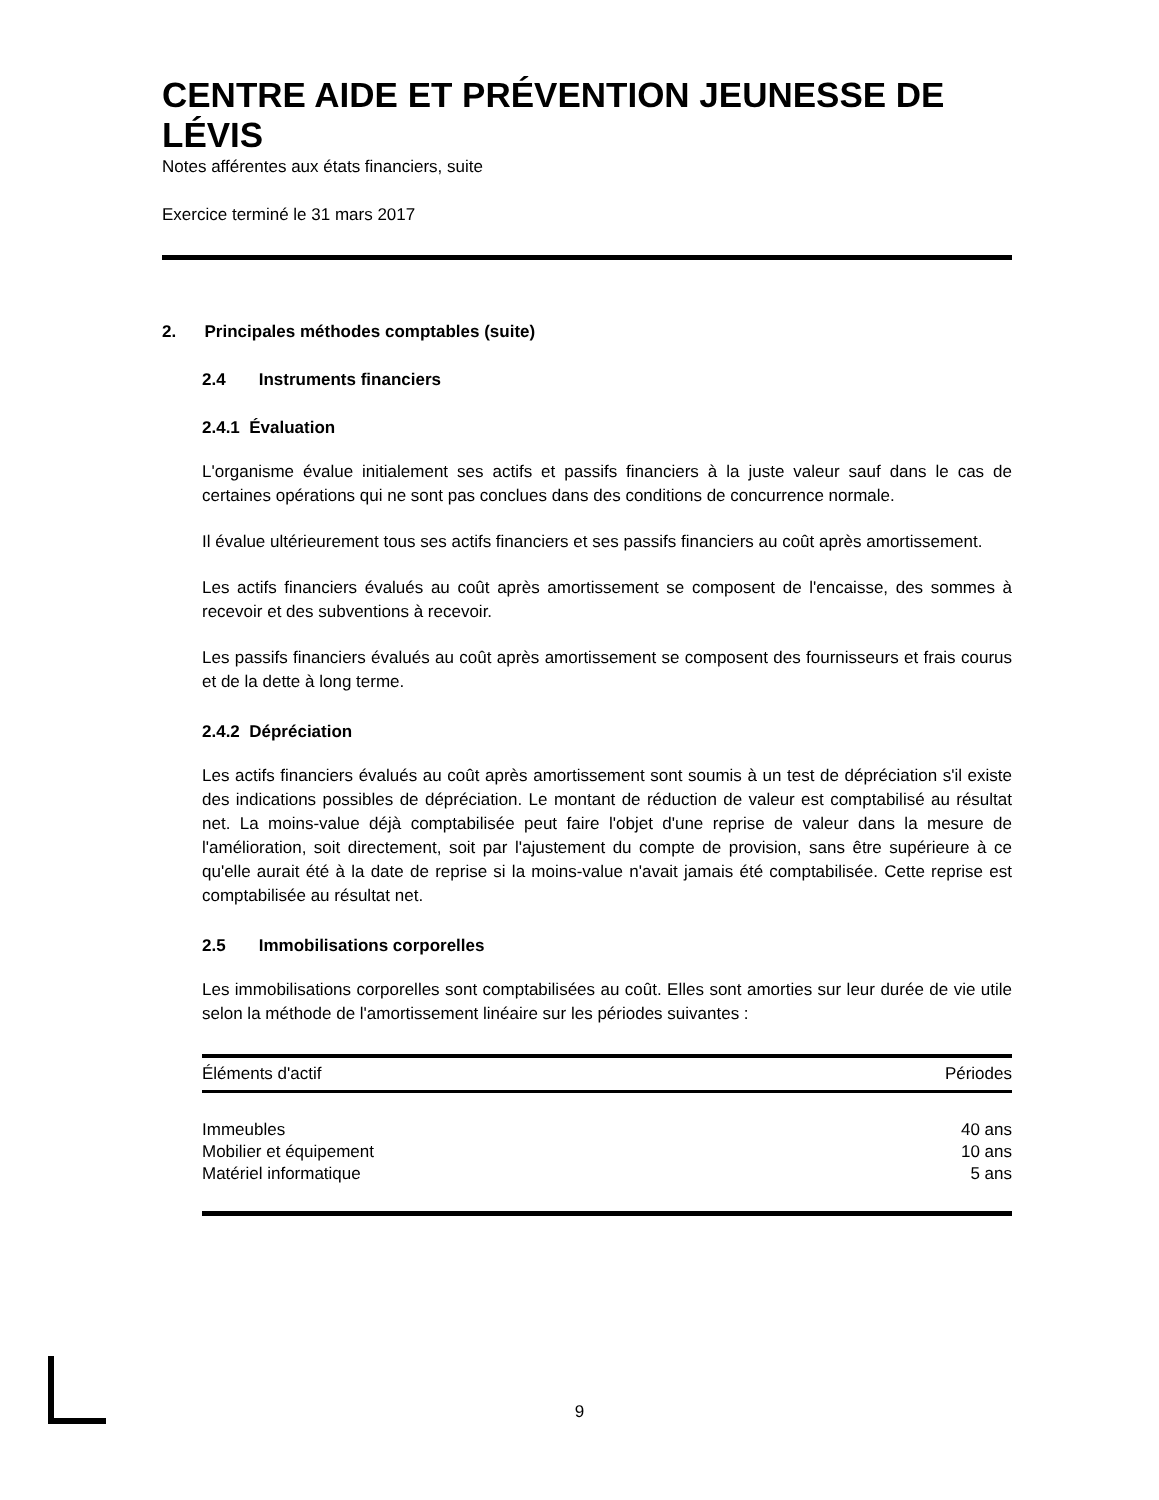CENTRE AIDE ET PRÉVENTION JEUNESSE DE LÉVIS
Notes afférentes aux états financiers, suite
Exercice terminé le 31 mars 2017
2. Principales méthodes comptables (suite)
2.4 Instruments financiers
2.4.1 Évaluation
L'organisme évalue initialement ses actifs et passifs financiers à la juste valeur sauf dans le cas de certaines opérations qui ne sont pas conclues dans des conditions de concurrence normale.
Il évalue ultérieurement tous ses actifs financiers et ses passifs financiers au coût après amortissement.
Les actifs financiers évalués au coût après amortissement se composent de l'encaisse, des sommes à recevoir et des subventions à recevoir.
Les passifs financiers évalués au coût après amortissement se composent des fournisseurs et frais courus et de la dette à long terme.
2.4.2 Dépréciation
Les actifs financiers évalués au coût après amortissement sont soumis à un test de dépréciation s'il existe des indications possibles de dépréciation. Le montant de réduction de valeur est comptabilisé au résultat net. La moins-value déjà comptabilisée peut faire l'objet d'une reprise de valeur dans la mesure de l'amélioration, soit directement, soit par l'ajustement du compte de provision, sans être supérieure à ce qu'elle aurait été à la date de reprise si la moins-value n'avait jamais été comptabilisée. Cette reprise est comptabilisée au résultat net.
2.5 Immobilisations corporelles
Les immobilisations corporelles sont comptabilisées au coût. Elles sont amorties sur leur durée de vie utile selon la méthode de l'amortissement linéaire sur les périodes suivantes :
| Éléments d'actif | Périodes |
| --- | --- |
| Immeubles | 40 ans |
| Mobilier et équipement | 10 ans |
| Matériel informatique | 5 ans |
9